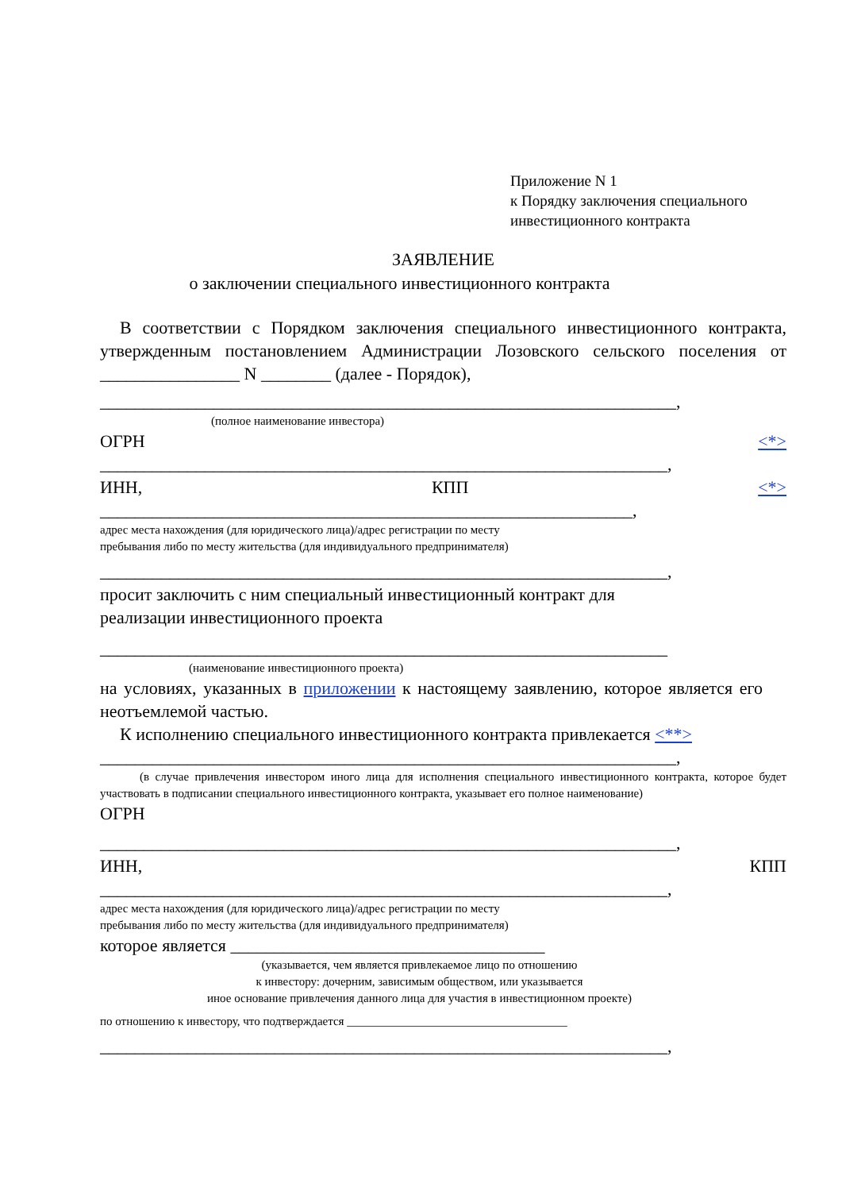Приложение N 1
к Порядку заключения специального
инвестиционного контракта
ЗАЯВЛЕНИЕ
о заключении специального инвестиционного контракта
В соответствии с Порядком заключения специального инвестиционного контракта, утвержденным постановлением Администрации Лозовского сельского поселения от ________________ N ________ (далее - Порядок),
__________________________________________________________________,
(полное наименование инвестора)
ОГРН <*>
_________________________________________________________________,
ИНН, КПП <*>
_____________________________________________________________,
адрес места нахождения (для юридического лица)/адрес регистрации по месту
пребывания либо по месту жительства (для индивидуального предпринимателя)
_________________________________________________________________,
просит заключить с ним специальный инвестиционный контракт для
реализации инвестиционного проекта
_________________________________________________________________
(наименование инвестиционного проекта)
на условиях, указанных в приложении к настоящему заявлению, которое является его неотъемлемой частью.
К исполнению специального инвестиционного контракта привлекается <**>
__________________________________________________________________,
(в случае привлечения инвестором иного лица для исполнения специального инвестиционного контракта, которое будет участвовать в подписании специального инвестиционного контракта, указывает его полное наименование)
ОГРН
__________________________________________________________________,
ИНН, КПП
_________________________________________________________________,
адрес места нахождения (для юридического лица)/адрес регистрации по месту
пребывания либо по месту жительства (для индивидуального предпринимателя)
которое является ____________________________________
(указывается, чем является привлекаемое лицо по отношению
к инвестору: дочерним, зависимым обществом, или указывается
иное основание привлечения данного лица для участия в инвестиционном проекте)
по отношению к инвестору, что подтверждается _____________________________________
_________________________________________________________________,